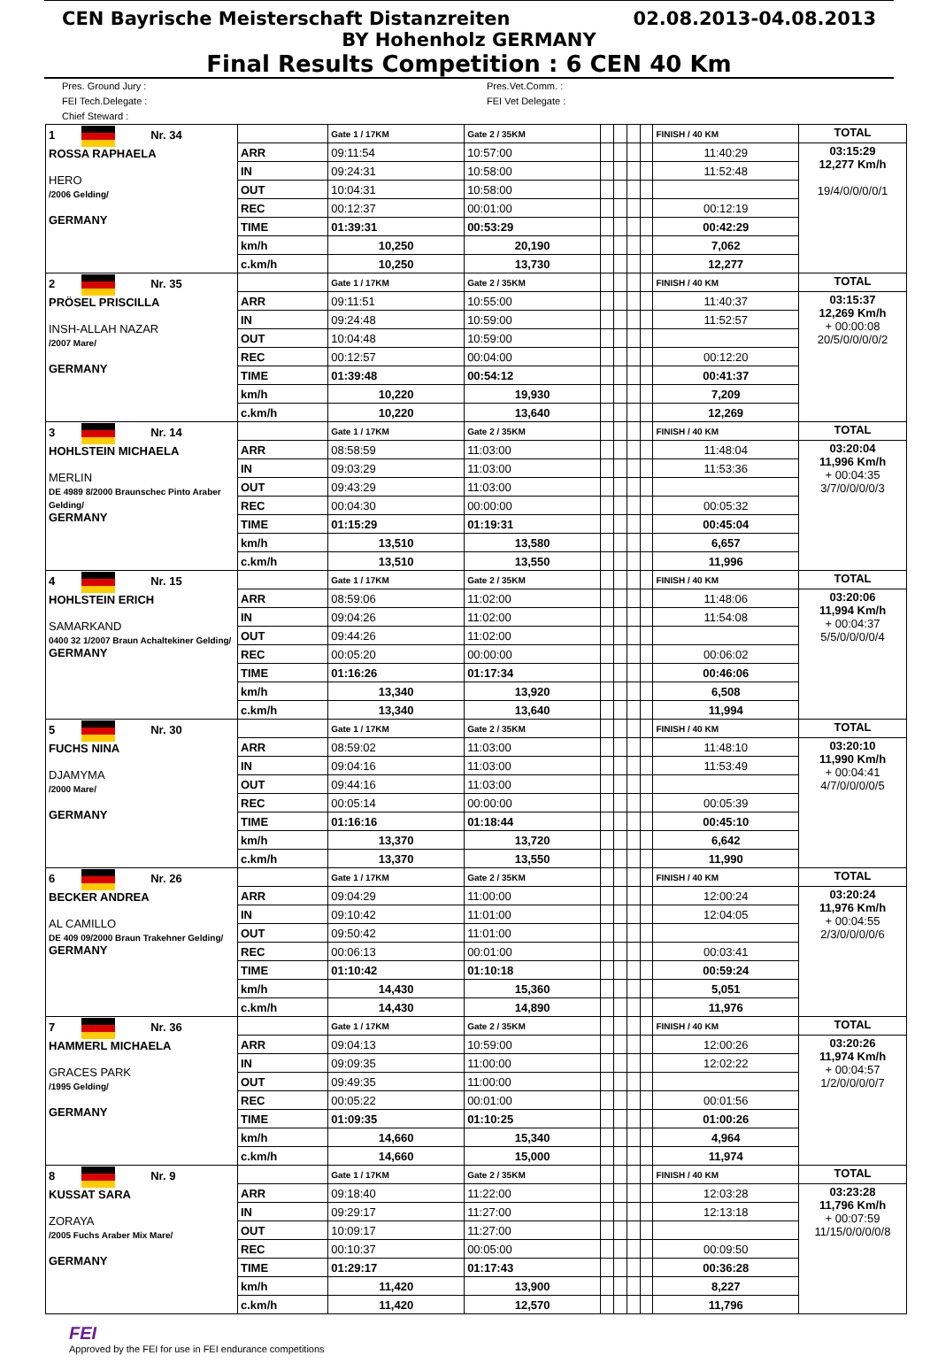CEN Bayrische Meisterschaft Distanzreiten 02.08.2013-04.08.2013
BY Hohenholz GERMANY
Final Results Competition : 6 CEN 40 Km
Pres. Ground Jury :
FEI Tech.Delegate :
Chief Steward :
Pres.Vet.Comm. :
FEI Vet Delegate :
| 1 Nr. 34 ROSSA RAPHAELA HERO /2006 Gelding/ GERMANY | | Gate 1 / 17KM | Gate 2 / 35KM | | | | | FINISH / 40 KM | TOTAL |
| | ARR | 09:11:54 | 10:57:00 | | | | | 11:40:29 | 03:15:29 12,277 Km/h 19/4/0/0/0/0/1 |
| | IN | 09:24:31 | 10:58:00 | | | | | 11:52:48 | |
| | OUT | 10:04:31 | 10:58:00 | | | | | | |
| | REC | 00:12:37 | 00:01:00 | | | | | 00:12:19 | |
| | TIME | 01:39:31 | 00:53:29 | | | | | 00:42:29 | |
| | km/h | 10,250 | 20,190 | | | | | 7,062 | |
| | c.km/h | 10,250 | 13,730 | | | | | 12,277 | |
| 2 Nr. 35 PRÖSEL PRISCILLA INSH-ALLAH NAZAR /2007 Mare/ GERMANY | | Gate 1 / 17KM | Gate 2 / 35KM | | | | | FINISH / 40 KM | TOTAL |
| | ARR | 09:11:51 | 10:55:00 | | | | | 11:40:37 | 03:15:37 12,269 Km/h + 00:00:08 20/5/0/0/0/0/2 |
| | IN | 09:24:48 | 10:59:00 | | | | | 11:52:57 | |
| | OUT | 10:04:48 | 10:59:00 | | | | | | |
| | REC | 00:12:57 | 00:04:00 | | | | | 00:12:20 | |
| | TIME | 01:39:48 | 00:54:12 | | | | | 00:41:37 | |
| | km/h | 10,220 | 19,930 | | | | | 7,209 | |
| | c.km/h | 10,220 | 13,640 | | | | | 12,269 | |
| 3 Nr. 14 HOHLSTEIN MICHAELA MERLIN DE 4989 8/2000 Braunschec Pinto Araber Gelding/ GERMANY | | Gate 1 / 17KM | Gate 2 / 35KM | | | | | FINISH / 40 KM | TOTAL |
| | ARR | 08:58:59 | 11:03:00 | | | | | 11:48:04 | 03:20:04 11,996 Km/h + 00:04:35 3/7/0/0/0/0/3 |
| | IN | 09:03:29 | 11:03:00 | | | | | 11:53:36 | |
| | OUT | 09:43:29 | 11:03:00 | | | | | | |
| | REC | 00:04:30 | 00:00:00 | | | | | 00:05:32 | |
| | TIME | 01:15:29 | 01:19:31 | | | | | 00:45:04 | |
| | km/h | 13,510 | 13,580 | | | | | 6,657 | |
| | c.km/h | 13,510 | 13,550 | | | | | 11,996 | |
| 4 Nr. 15 HOHLSTEIN ERICH SAMARKAND 0400 32 1/2007 Braun Achaltekiner Gelding/ GERMANY | | Gate 1 / 17KM | Gate 2 / 35KM | | | | | FINISH / 40 KM | TOTAL |
| | ARR | 08:59:06 | 11:02:00 | | | | | 11:48:06 | 03:20:06 11,994 Km/h + 00:04:37 5/5/0/0/0/0/4 |
| | IN | 09:04:26 | 11:02:00 | | | | | 11:54:08 | |
| | OUT | 09:44:26 | 11:02:00 | | | | | | |
| | REC | 00:05:20 | 00:00:00 | | | | | 00:06:02 | |
| | TIME | 01:16:26 | 01:17:34 | | | | | 00:46:06 | |
| | km/h | 13,340 | 13,920 | | | | | 6,508 | |
| | c.km/h | 13,340 | 13,640 | | | | | 11,994 | |
| 5 Nr. 30 FUCHS NINA DJAMYMA /2000 Mare/ GERMANY | | Gate 1 / 17KM | Gate 2 / 35KM | | | | | FINISH / 40 KM | TOTAL |
| | ARR | 08:59:02 | 11:03:00 | | | | | 11:48:10 | 03:20:10 11,990 Km/h + 00:04:41 4/7/0/0/0/0/5 |
| | IN | 09:04:16 | 11:03:00 | | | | | 11:53:49 | |
| | OUT | 09:44:16 | 11:03:00 | | | | | | |
| | REC | 00:05:14 | 00:00:00 | | | | | 00:05:39 | |
| | TIME | 01:16:16 | 01:18:44 | | | | | 00:45:10 | |
| | km/h | 13,370 | 13,720 | | | | | 6,642 | |
| | c.km/h | 13,370 | 13,550 | | | | | 11,990 | |
| 6 Nr. 26 BECKER ANDREA AL CAMILLO DE 409 09/2000 Braun Trakehner Gelding/ GERMANY | | Gate 1 / 17KM | Gate 2 / 35KM | | | | | FINISH / 40 KM | TOTAL |
| | ARR | 09:04:29 | 11:00:00 | | | | | 12:00:24 | 03:20:24 11,976 Km/h + 00:04:55 2/3/0/0/0/0/6 |
| | IN | 09:10:42 | 11:01:00 | | | | | 12:04:05 | |
| | OUT | 09:50:42 | 11:01:00 | | | | | | |
| | REC | 00:06:13 | 00:01:00 | | | | | 00:03:41 | |
| | TIME | 01:10:42 | 01:10:18 | | | | | 00:59:24 | |
| | km/h | 14,430 | 15,360 | | | | | 5,051 | |
| | c.km/h | 14,430 | 14,890 | | | | | 11,976 | |
| 7 Nr. 36 HAMMERL MICHAELA GRACES PARK /1995 Gelding/ GERMANY | | Gate 1 / 17KM | Gate 2 / 35KM | | | | | FINISH / 40 KM | TOTAL |
| | ARR | 09:04:13 | 10:59:00 | | | | | 12:00:26 | 03:20:26 11,974 Km/h + 00:04:57 1/2/0/0/0/0/7 |
| | IN | 09:09:35 | 11:00:00 | | | | | 12:02:22 | |
| | OUT | 09:49:35 | 11:00:00 | | | | | | |
| | REC | 00:05:22 | 00:01:00 | | | | | 00:01:56 | |
| | TIME | 01:09:35 | 01:10:25 | | | | | 01:00:26 | |
| | km/h | 14,660 | 15,340 | | | | | 4,964 | |
| | c.km/h | 14,660 | 15,000 | | | | | 11,974 | |
| 8 Nr. 9 KUSSAT SARA ZORAYA /2005 Fuchs Araber Mix Mare/ GERMANY | | Gate 1 / 17KM | Gate 2 / 35KM | | | | | FINISH / 40 KM | TOTAL |
| | ARR | 09:18:40 | 11:22:00 | | | | | 12:03:28 | 03:23:28 11,796 Km/h + 00:07:59 11/15/0/0/0/0/8 |
| | IN | 09:29:17 | 11:27:00 | | | | | 12:13:18 | |
| | OUT | 10:09:17 | 11:27:00 | | | | | | |
| | REC | 00:10:37 | 00:05:00 | | | | | 00:09:50 | |
| | TIME | 01:29:17 | 01:17:43 | | | | | 00:36:28 | |
| | km/h | 11,420 | 13,900 | | | | | 8,227 | |
| | c.km/h | 11,420 | 12,570 | | | | | 11,796 | |
FEI
Approved by the FEI for use in FEI endurance competitions